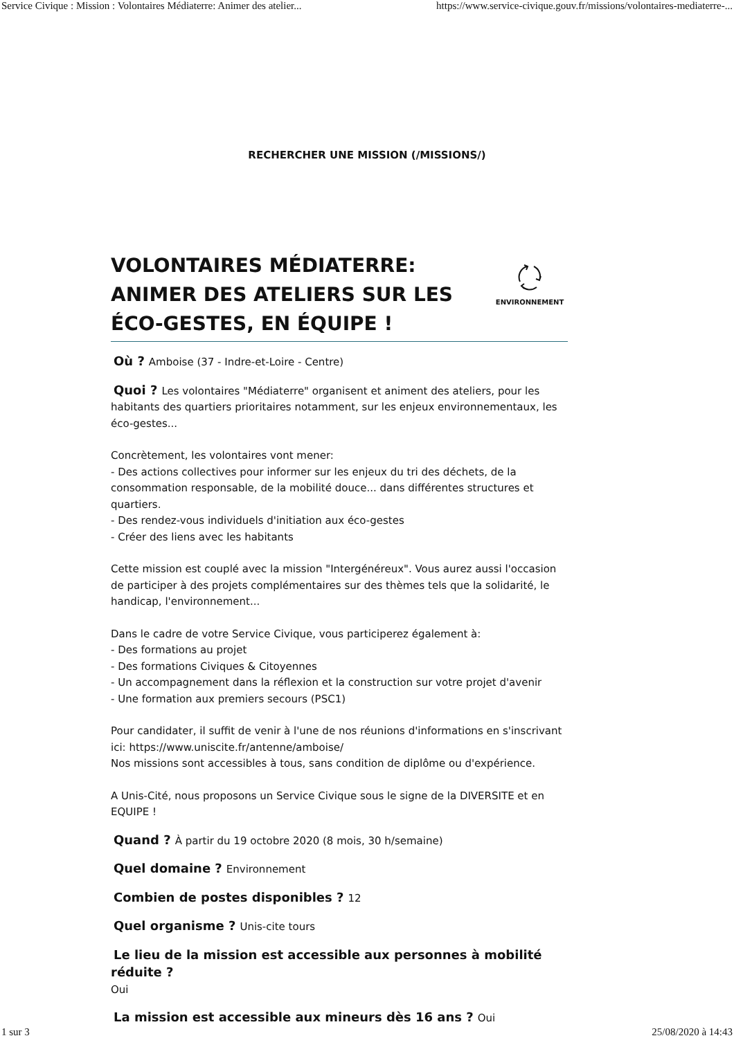Service Civique : Mission : Volontaires Médiaterre: Animer des atelier... https://www.service-civique.gouv.fr/missions/volontaires-mediaterre-...
RECHERCHER UNE MISSION (/MISSIONS/)
VOLONTAIRES MÉDIATERRE: ANIMER DES ATELIERS SUR LES ÉCO-GESTES, EN ÉQUIPE !
ENVIRONNEMENT
Où ? Amboise (37 - Indre-et-Loire - Centre)
Quoi ? Les volontaires "Médiaterre" organisent et animent des ateliers, pour les habitants des quartiers prioritaires notamment, sur les enjeux environnementaux, les éco-gestes...
Concrètement, les volontaires vont mener:
- Des actions collectives pour informer sur les enjeux du tri des déchets, de la consommation responsable, de la mobilité douce... dans différentes structures et quartiers.
- Des rendez-vous individuels d'initiation aux éco-gestes
- Créer des liens avec les habitants
Cette mission est couplé avec la mission "Intergénéreux". Vous aurez aussi l'occasion de participer à des projets complémentaires sur des thèmes tels que la solidarité, le handicap, l'environnement...
Dans le cadre de votre Service Civique, vous participerez également à:
- Des formations au projet
- Des formations Civiques & Citoyennes
- Un accompagnement dans la réflexion et la construction sur votre projet d'avenir
- Une formation aux premiers secours (PSC1)
Pour candidater, il suffit de venir à l'une de nos réunions d'informations en s'inscrivant ici: https://www.uniscite.fr/antenne/amboise/
Nos missions sont accessibles à tous, sans condition de diplôme ou d'expérience.
A Unis-Cité, nous proposons un Service Civique sous le signe de la DIVERSITE et en EQUIPE !
Quand ? À partir du 19 octobre 2020 (8 mois, 30 h/semaine)
Quel domaine ? Environnement
Combien de postes disponibles ? 12
Quel organisme ? Unis-cite tours
Le lieu de la mission est accessible aux personnes à mobilité réduite ?
Oui
La mission est accessible aux mineurs dès 16 ans ? Oui
1 sur 3 25/08/2020 à 14:43